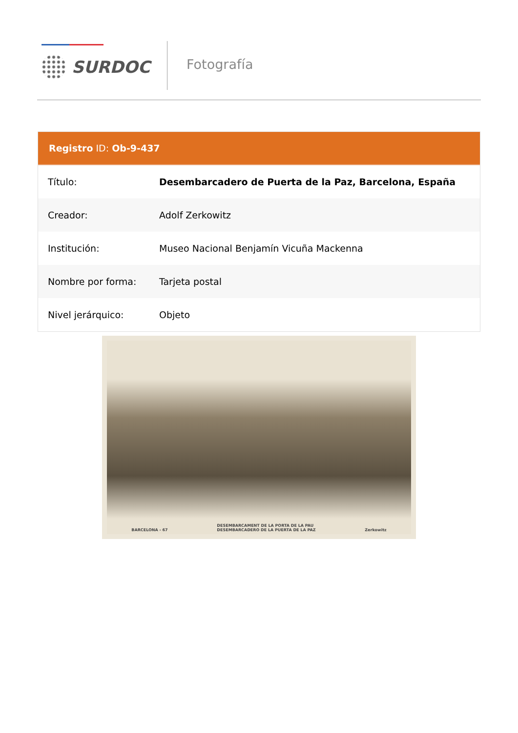SURDOC Fotografía
Registro ID: Ob-9-437
| Título: | Desembarcadero de Puerta de la Paz, Barcelona, España |
| Creador: | Adolf Zerkowitz |
| Institución: | Museo Nacional Benjamín Vicuña Mackenna |
| Nombre por forma: | Tarjeta postal |
| Nivel jerárquico: | Objeto |
BARCELONA - 67 DESEMBARCAMENT DE LA PORTA DE LA PAU
DESEMBARCADERO DE LA PUERTA DE LA PAZ Zerkowitz